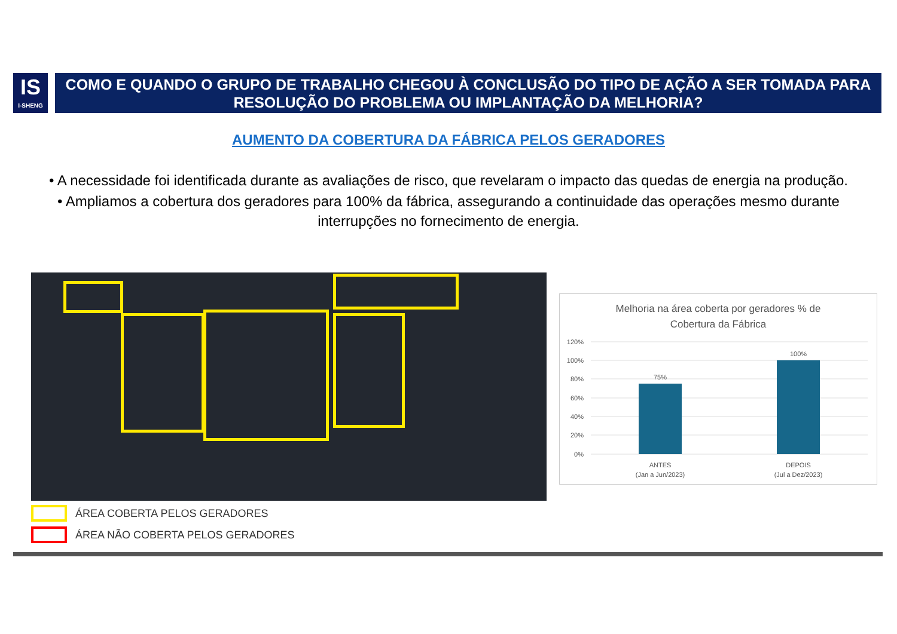IS
I-SHENG
COMO E QUANDO O GRUPO DE TRABALHO CHEGOU À CONCLUSÃO DO TIPO DE AÇÃO A SER TOMADA PARA RESOLUÇÃO DO PROBLEMA OU IMPLANTAÇÃO DA MELHORIA?
AUMENTO DA COBERTURA DA FÁBRICA PELOS GERADORES
• A necessidade foi identificada durante as avaliações de risco, que revelaram o impacto das quedas de energia na produção.
• Ampliamos a cobertura dos geradores para 100% da fábrica, assegurando a continuidade das operações mesmo durante interrupções no fornecimento de energia.
ÁREA COBERTA PELOS GERADORES
ÁREA NÃO COBERTA PELOS GERADORES
Melhoria na área coberta por geradores % de
Cobertura da Fábrica
120%
100%
80%
60%
40%
20%
0%
75%
100%
ANTES
(Jan a Jun/2023)
DEPOIS
(Jul a Dez/2023)